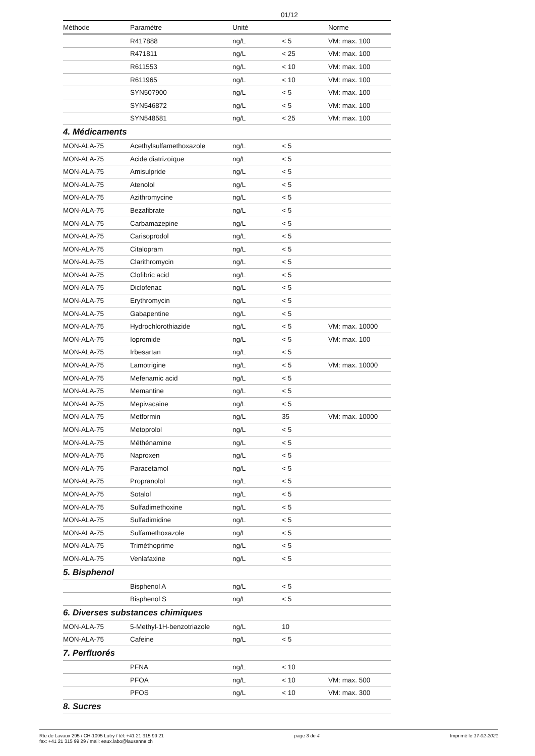01/12
| Méthode | Paramètre | Unité | | Norme |
| --- | --- | --- | --- | --- |
| | R417888 | ng/L | < 5 | VM: max. 100 |
| | R471811 | ng/L | < 25 | VM: max. 100 |
| | R611553 | ng/L | < 10 | VM: max. 100 |
| | R611965 | ng/L | < 10 | VM: max. 100 |
| | SYN507900 | ng/L | < 5 | VM: max. 100 |
| | SYN546872 | ng/L | < 5 | VM: max. 100 |
| | SYN548581 | ng/L | < 25 | VM: max. 100 |
| 4. Médicaments | | | | |
| MON-ALA-75 | Acethylsulfamethoxazole | ng/L | < 5 | |
| MON-ALA-75 | Acide diatrizoïque | ng/L | < 5 | |
| MON-ALA-75 | Amisulpride | ng/L | < 5 | |
| MON-ALA-75 | Atenolol | ng/L | < 5 | |
| MON-ALA-75 | Azithromycine | ng/L | < 5 | |
| MON-ALA-75 | Bezafibrate | ng/L | < 5 | |
| MON-ALA-75 | Carbamazepine | ng/L | < 5 | |
| MON-ALA-75 | Carisoprodol | ng/L | < 5 | |
| MON-ALA-75 | Citalopram | ng/L | < 5 | |
| MON-ALA-75 | Clarithromycin | ng/L | < 5 | |
| MON-ALA-75 | Clofibric acid | ng/L | < 5 | |
| MON-ALA-75 | Diclofenac | ng/L | < 5 | |
| MON-ALA-75 | Erythromycin | ng/L | < 5 | |
| MON-ALA-75 | Gabapentine | ng/L | < 5 | |
| MON-ALA-75 | Hydrochlorothiazide | ng/L | < 5 | VM: max. 10000 |
| MON-ALA-75 | Iopromide | ng/L | < 5 | VM: max. 100 |
| MON-ALA-75 | Irbesartan | ng/L | < 5 | |
| MON-ALA-75 | Lamotrigine | ng/L | < 5 | VM: max. 10000 |
| MON-ALA-75 | Mefenamic acid | ng/L | < 5 | |
| MON-ALA-75 | Memantine | ng/L | < 5 | |
| MON-ALA-75 | Mepivacaine | ng/L | < 5 | |
| MON-ALA-75 | Metformin | ng/L | 35 | VM: max. 10000 |
| MON-ALA-75 | Metoprolol | ng/L | < 5 | |
| MON-ALA-75 | Méthénamine | ng/L | < 5 | |
| MON-ALA-75 | Naproxen | ng/L | < 5 | |
| MON-ALA-75 | Paracetamol | ng/L | < 5 | |
| MON-ALA-75 | Propranolol | ng/L | < 5 | |
| MON-ALA-75 | Sotalol | ng/L | < 5 | |
| MON-ALA-75 | Sulfadimethoxine | ng/L | < 5 | |
| MON-ALA-75 | Sulfadimidine | ng/L | < 5 | |
| MON-ALA-75 | Sulfamethoxazole | ng/L | < 5 | |
| MON-ALA-75 | Triméthoprime | ng/L | < 5 | |
| MON-ALA-75 | Venlafaxine | ng/L | < 5 | |
| 5. Bisphenol | | | | |
| | Bisphenol A | ng/L | < 5 | |
| | Bisphenol S | ng/L | < 5 | |
| 6. Diverses substances chimiques | | | | |
| MON-ALA-75 | 5-Methyl-1H-benzotriazole | ng/L | 10 | |
| MON-ALA-75 | Cafeine | ng/L | < 5 | |
| 7. Perfluorés | | | | |
| | PFNA | ng/L | < 10 | |
| | PFOA | ng/L | < 10 | VM: max. 500 |
| | PFOS | ng/L | < 10 | VM: max. 300 |
| 8. Sucres | | | | |
Rte de Lavaux 295 / CH-1095 Lutry / tél: +41 21 315 99 21
fax: +41 21 315 99 29 / mail: eaux.labo@lausanne.ch
page 3 de 4 Imprimé le 17-02-2021